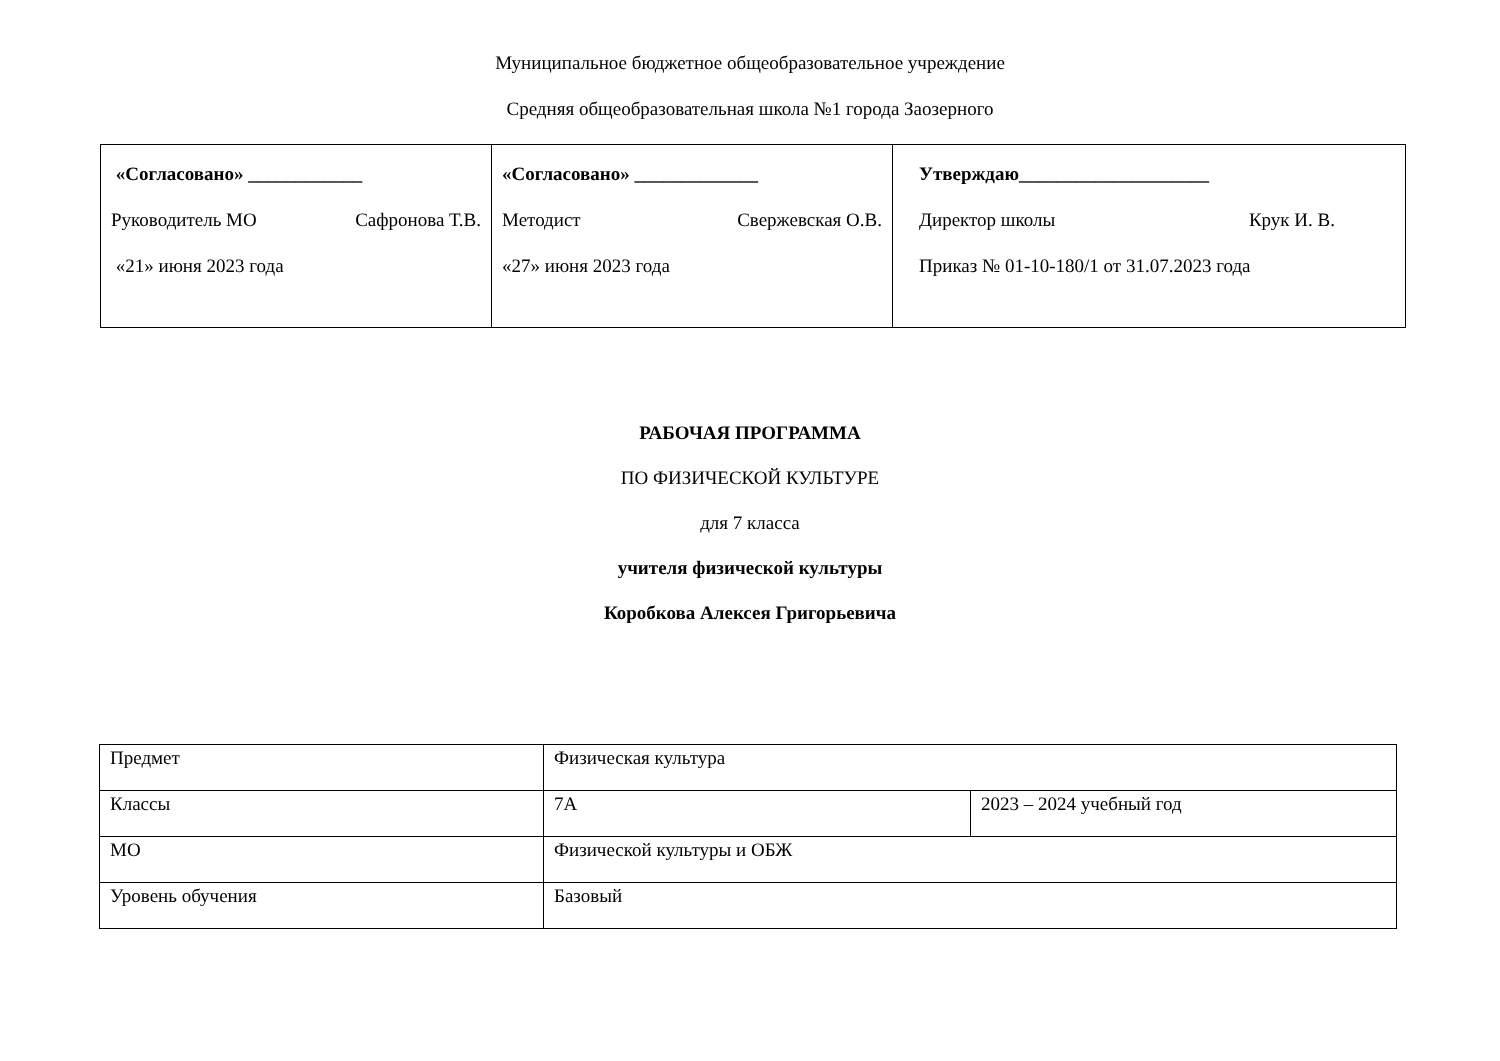Муниципальное бюджетное общеобразовательное учреждение
Средняя общеобразовательная школа №1 города Заозерного
| «Согласовано» ____________ Руководитель МО Сафронова Т.В. «21» июня 2023 года | «Согласовано» _____________ Методист Свержевская О.В. «27» июня 2023 года | Утверждаю____________________ Директор школы Крук И. В. Приказ № 01-10-180/1 от 31.07.2023 года |
РАБОЧАЯ ПРОГРАММА
ПО ФИЗИЧЕСКОЙ КУЛЬТУРЕ
для 7 класса
учителя физической культуры
Коробкова Алексея Григорьевича
| Предмет | Физическая культура | |
| Классы | 7А | 2023 – 2024 учебный год |
| МО | Физической культуры и ОБЖ | |
| Уровень обучения | Базовый | |